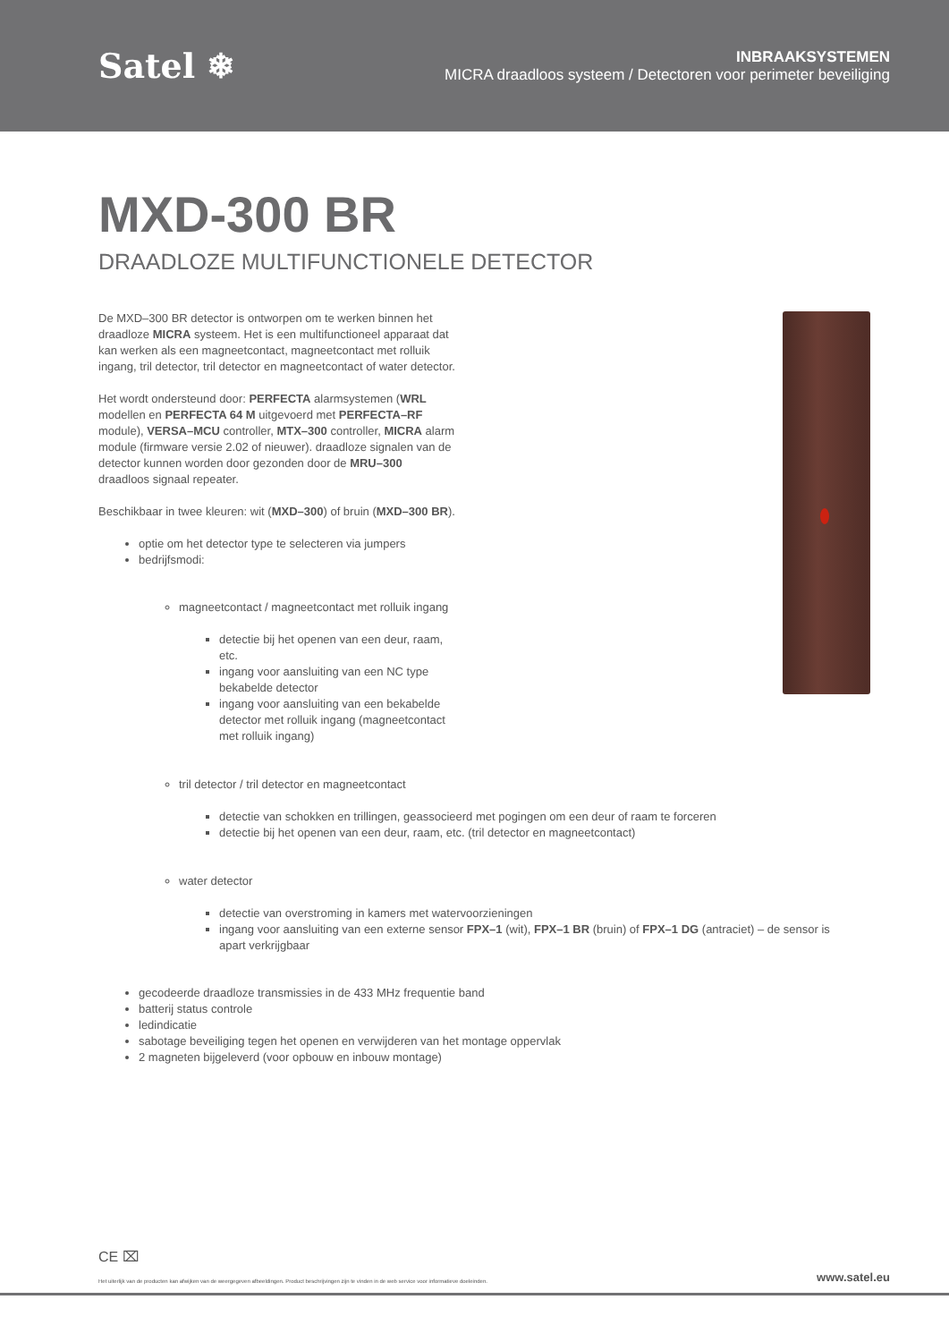Satel ❄
INBRAAKSYSTEMEN
MICRA draadloos systeem / Detectoren voor perimeter beveiliging
MXD-300 BR
DRAADLOZE MULTIFUNCTIONELE DETECTOR
De MXD–300 BR detector is ontworpen om te werken binnen het draadloze MICRA systeem. Het is een multifunctioneel apparaat dat kan werken als een magneetcontact, magneetcontact met rolluik ingang, tril detector, tril detector en magneetcontact of water detector.
Het wordt ondersteund door: PERFECTA alarmsystemen (WRL modellen en PERFECTA 64 M uitgevoerd met PERFECTA–RF module), VERSA–MCU controller, MTX–300 controller, MICRA alarm module (firmware versie 2.02 of nieuwer). draadloze signalen van de detector kunnen worden door gezonden door de MRU–300 draadloos signaal repeater.
Beschikbaar in twee kleuren: wit (MXD–300) of bruin (MXD–300 BR).
optie om het detector type te selecteren via jumpers
bedrijfsmodi:
magneetcontact / magneetcontact met rolluik ingang
detectie bij het openen van een deur, raam, etc.
ingang voor aansluiting van een NC type bekabelde detector
ingang voor aansluiting van een bekabelde detector met rolluik ingang (magneetcontact met rolluik ingang)
tril detector / tril detector en magneetcontact
detectie van schokken en trillingen, geassocieerd met pogingen om een deur of raam te forceren
detectie bij het openen van een deur, raam, etc. (tril detector en magneetcontact)
water detector
detectie van overstroming in kamers met watervoorzieningen
ingang voor aansluiting van een externe sensor FPX–1 (wit), FPX–1 BR (bruin) of FPX–1 DG (antraciet) – de sensor is apart verkrijgbaar
gecodeerde draadloze transmissies in de 433 MHz frequentie band
batterij status controle
ledindicatie
sabotage beveiliging tegen het openen en verwijderen van het montage oppervlak
2 magneten bijgeleverd (voor opbouw en inbouw montage)
CE ⌧
Het uiterlijk van de producten kan afwijken van de weergegeven afbeeldingen. Product beschrijvingen zijn te vinden in de web service voor informatieve doeleinden. www.satel.eu